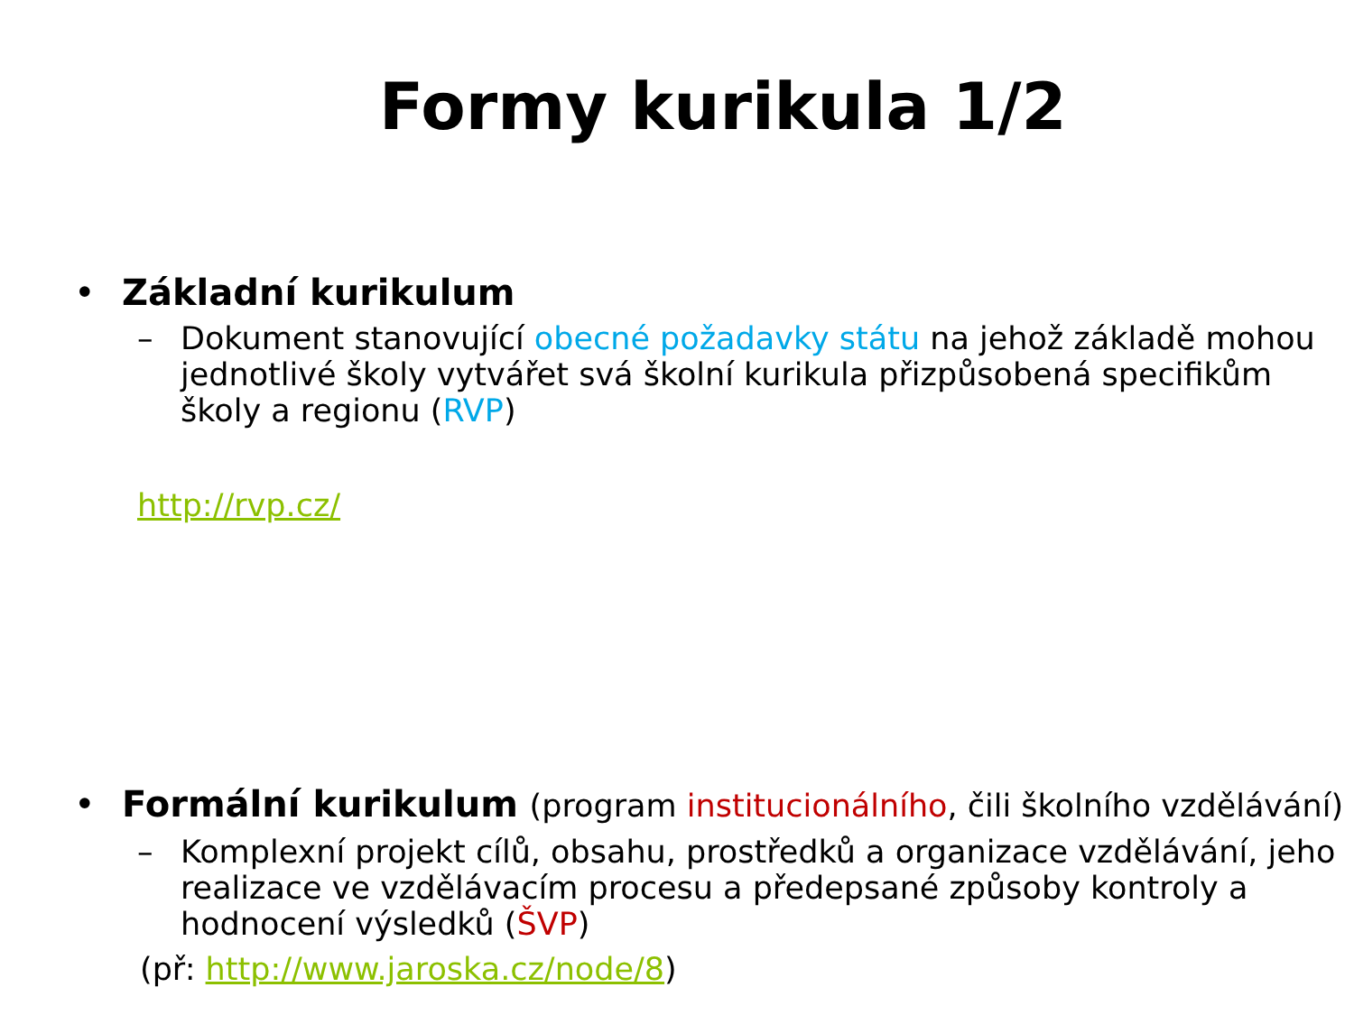Formy kurikula 1/2
• Základní kurikulum
– Dokument stanovující obecné požadavky státu na jehož základě mohou jednotlivé školy vytvářet svá školní kurikula přizpůsobená specifikům školy a regionu (RVP)
http://rvp.cz/
• Formální kurikulum (program institucionálního, čili školního vzdělávání)
– Komplexní projekt cílů, obsahu, prostředků a organizace vzdělávání, jeho realizace ve vzdělávacím procesu a předepsané způsoby kontroly a hodnocení výsledků (ŠVP)
(př: http://www.jaroska.cz/node/8)